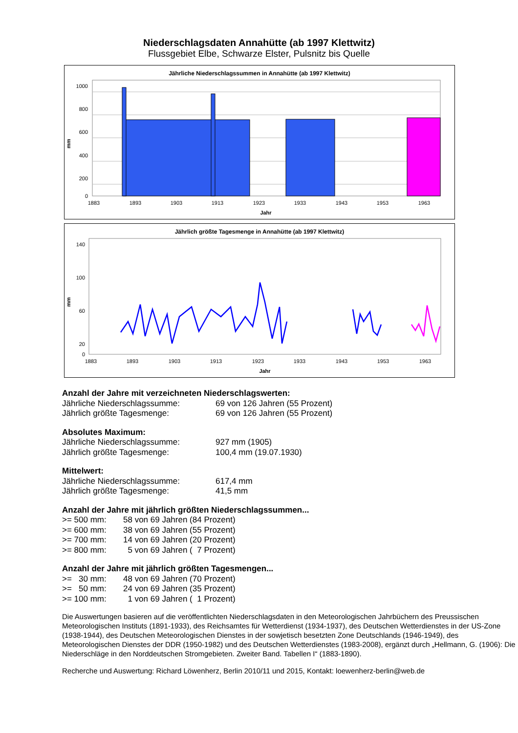Niederschlagsdaten Annahütte (ab 1997 Klettwitz)
Flussgebiet Elbe, Schwarze Elster, Pulsnitz bis Quelle
Jährliche Niederschlagssummen in Annahütte (ab 1997 Klettwitz)
1000
800
600
400
200
0
mm
1883
1893
1903
1913
1923
1933
1943
1953
1963
Jahr
Jährlich größte Tagesmenge in Annahütte (ab 1997 Klettwitz)
140
100
60
20
0
mm
1883
1893
1903
1913
1923
1933
1943
1953
1963
Jahr
Anzahl der Jahre mit verzeichneten Niederschlagswerten:
| Jährliche Niederschlagssumme: | 69 von 126 Jahren (55 Prozent) |
| Jährlich größte Tagesmenge: | 69 von 126 Jahren (55 Prozent) |
Absolutes Maximum:
| Jährliche Niederschlagssumme: | 927 mm (1905) |
| Jährlich größte Tagesmenge: | 100,4 mm (19.07.1930) |
Mittelwert:
| Jährliche Niederschlagssumme: | 617,4 mm |
| Jährlich größte Tagesmenge: | 41,5 mm |
Anzahl der Jahre mit jährlich größten Niederschlagssummen...
| >= 500 mm: | 58 von 69 Jahren (84 Prozent) |
| >= 600 mm: | 38 von 69 Jahren (55 Prozent) |
| >= 700 mm: | 14 von 69 Jahren (20 Prozent) |
| >= 800 mm: | 5 von 69 Jahren ( 7 Prozent) |
Anzahl der Jahre mit jährlich größten Tagesmengen...
| >= 30 mm: | 48 von 69 Jahren (70 Prozent) |
| >= 50 mm: | 24 von 69 Jahren (35 Prozent) |
| >= 100 mm: | 1 von 69 Jahren ( 1 Prozent) |
Die Auswertungen basieren auf die veröffentlichten Niederschlagsdaten in den Meteorologischen Jahrbüchern des Preussischen Meteorologischen Instituts (1891-1933), des Reichsamtes für Wetterdienst (1934-1937), des Deutschen Wetterdienstes in der US-Zone (1938-1944), des Deutschen Meteorologischen Dienstes in der sowjetisch besetzten Zone Deutschlands (1946-1949), des Meteorologischen Dienstes der DDR (1950-1982) und des Deutschen Wetterdienstes (1983-2008), ergänzt durch „Hellmann, G. (1906): Die Niederschläge in den Norddeutschen Stromgebieten. Zweiter Band. Tabellen I“ (1883-1890).
Recherche und Auswertung: Richard Löwenherz, Berlin 2010/11 und 2015, Kontakt: loewenherz-berlin@web.de